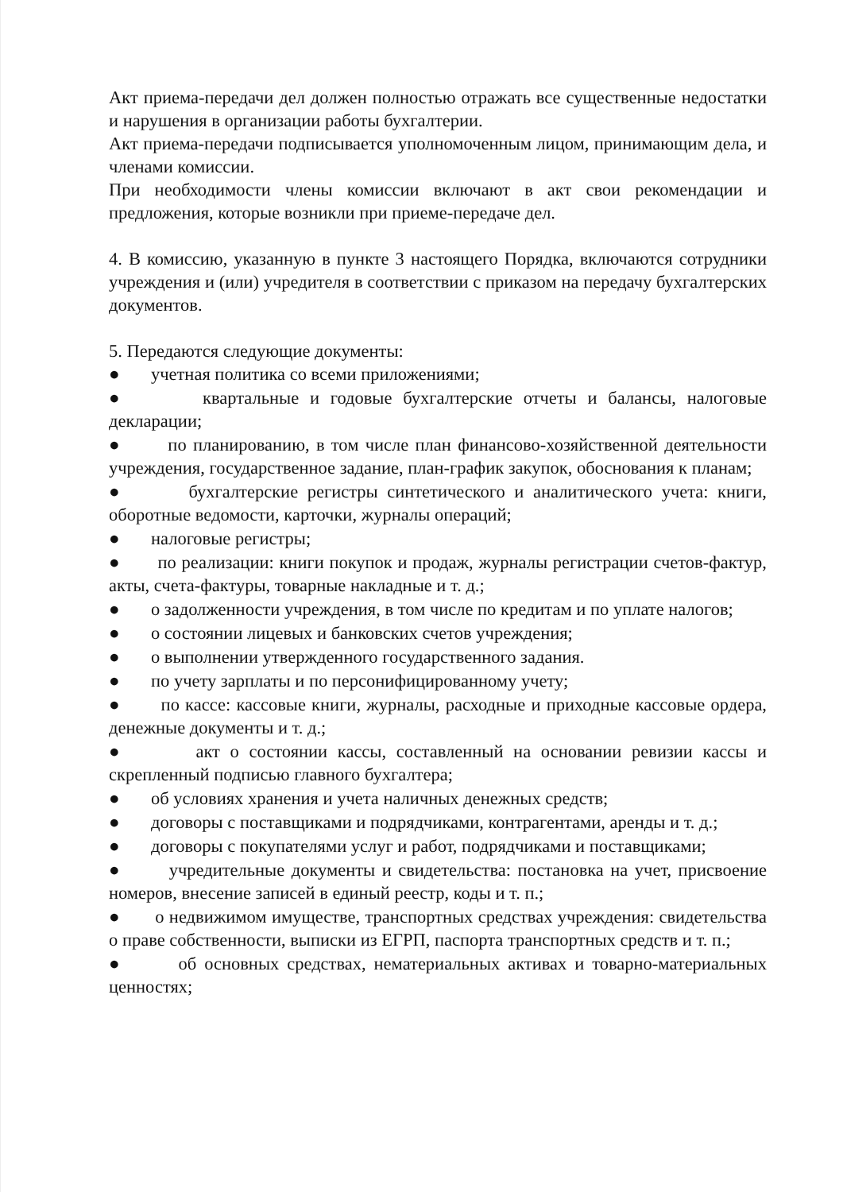Акт приема-передачи дел должен полностью отражать все существенные недостатки и нарушения в организации работы бухгалтерии.
Акт приема-передачи подписывается уполномоченным лицом, принимающим дела, и членами комиссии.
При необходимости члены комиссии включают в акт свои рекомендации и предложения, которые возникли при приеме-передаче дел.
4. В комиссию, указанную в пункте 3 настоящего Порядка, включаются сотрудники учреждения и (или) учредителя в соответствии с приказом на передачу бухгалтерских документов.
5. Передаются следующие документы:
● учетная политика со всеми приложениями;
● квартальные и годовые бухгалтерские отчеты и балансы, налоговые декларации;
● по планированию, в том числе план финансово-хозяйственной деятельности учреждения, государственное задание, план-график закупок, обоснования к планам;
● бухгалтерские регистры синтетического и аналитического учета: книги, оборотные ведомости, карточки, журналы операций;
● налоговые регистры;
● по реализации: книги покупок и продаж, журналы регистрации счетов-фактур, акты, счета-фактуры, товарные накладные и т. д.;
● о задолженности учреждения, в том числе по кредитам и по уплате налогов;
● о состоянии лицевых и банковских счетов учреждения;
● о выполнении утвержденного государственного задания.
● по учету зарплаты и по персонифицированному учету;
● по кассе: кассовые книги, журналы, расходные и приходные кассовые ордера, денежные документы и т. д.;
● акт о состоянии кассы, составленный на основании ревизии кассы и скрепленный подписью главного бухгалтера;
● об условиях хранения и учета наличных денежных средств;
● договоры с поставщиками и подрядчиками, контрагентами, аренды и т. д.;
● договоры с покупателями услуг и работ, подрядчиками и поставщиками;
● учредительные документы и свидетельства: постановка на учет, присвоение номеров, внесение записей в единый реестр, коды и т. п.;
● о недвижимом имуществе, транспортных средствах учреждения: свидетельства о праве собственности, выписки из ЕГРП, паспорта транспортных средств и т. п.;
● об основных средствах, нематериальных активах и товарно-материальных ценностях;